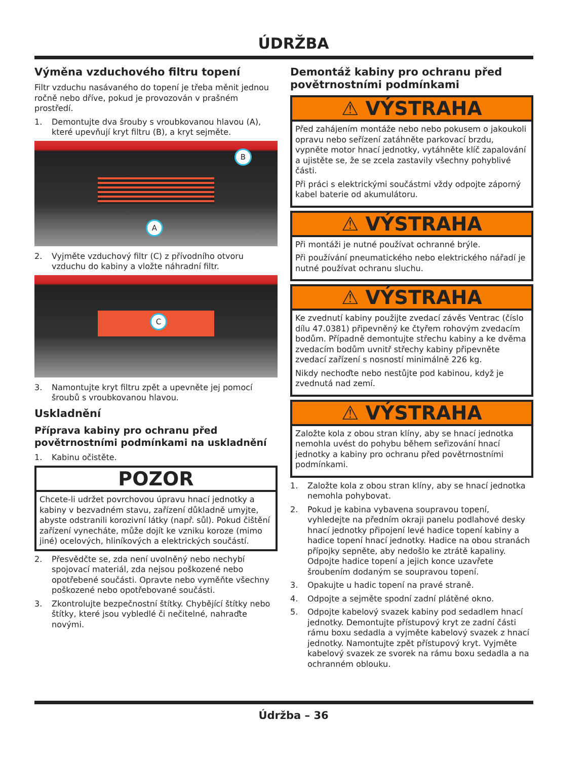ÚDRŽBA
Výměna vzduchového filtru topení
Filtr vzduchu nasávaného do topení je třeba měnit jednou ročně nebo dříve, pokud je provozován v prašném prostředí.
1. Demontujte dva šrouby s vroubkovanou hlavou (A), které upevňují kryt filtru (B), a kryt sejměte.
B
A
2. Vyjměte vzduchový filtr (C) z přívodního otvoru vzduchu do kabiny a vložte náhradní filtr.
C
3. Namontujte kryt filtru zpět a upevněte jej pomocí šroubů s vroubkovanou hlavou.
Uskladnění
Příprava kabiny pro ochranu před povětrnostními podmínkami na uskladnění
1. Kabinu očistěte.
POZOR
Chcete-li udržet povrchovou úpravu hnací jednotky a kabiny v bezvadném stavu, zařízení důkladně umyjte, abyste odstranili korozivní látky (např. sůl). Pokud čištění zařízení vynecháte, může dojít ke vzniku koroze (mimo jiné) ocelových, hliníkových a elektrických součástí.
2. Přesvědčte se, zda není uvolněný nebo nechybí spojovací materiál, zda nejsou poškozené nebo opotřebené součásti. Opravte nebo vyměňte všechny poškozené nebo opotřebované součásti.
3. Zkontrolujte bezpečnostní štítky. Chybějící štítky nebo štítky, které jsou vybledlé či nečitelné, nahraďte novými.
Demontáž kabiny pro ochranu před povětrnostními podmínkami
⚠ VÝSTRAHA
Před zahájením montáže nebo nebo pokusem o jakoukoli opravu nebo seřízení zatáhněte parkovací brzdu, vypněte motor hnací jednotky, vytáhněte klíč zapalování a ujistěte se, že se zcela zastavily všechny pohyblivé části.
Při práci s elektrickými součástmi vždy odpojte záporný kabel baterie od akumulátoru.
⚠ VÝSTRAHA
Při montáži je nutné používat ochranné brýle.
Při používání pneumatického nebo elektrického nářadí je nutné používat ochranu sluchu.
⚠ VÝSTRAHA
Ke zvednutí kabiny použijte zvedací závěs Ventrac (číslo dílu 47.0381) připevněný ke čtyřem rohovým zvedacím bodům. Případně demontujte střechu kabiny a ke dvěma zvedacím bodům uvnitř střechy kabiny připevněte zvedací zařízení s nosností minimálně 226 kg.
Nikdy nechoďte nebo nestůjte pod kabinou, když je zvednutá nad zemí.
⚠ VÝSTRAHA
Založte kola z obou stran klíny, aby se hnací jednotka nemohla uvést do pohybu během seřizování hnací jednotky a kabiny pro ochranu před povětrnostními podmínkami.
1. Založte kola z obou stran klíny, aby se hnací jednotka nemohla pohybovat.
2. Pokud je kabina vybavena soupravou topení, vyhledejte na předním okraji panelu podlahové desky hnací jednotky připojení levé hadice topení kabiny a hadice topení hnací jednotky. Hadice na obou stranách přípojky sepněte, aby nedošlo ke ztrátě kapaliny. Odpojte hadice topení a jejich konce uzavřete šroubením dodaným se soupravou topení.
3. Opakujte u hadic topení na pravé straně.
4. Odpojte a sejměte spodní zadní plátěné okno.
5. Odpojte kabelový svazek kabiny pod sedadlem hnací jednotky. Demontujte přístupový kryt ze zadní části rámu boxu sedadla a vyjměte kabelový svazek z hnací jednotky. Namontujte zpět přístupový kryt. Vyjměte kabelový svazek ze svorek na rámu boxu sedadla a na ochranném oblouku.
Údržba – 36